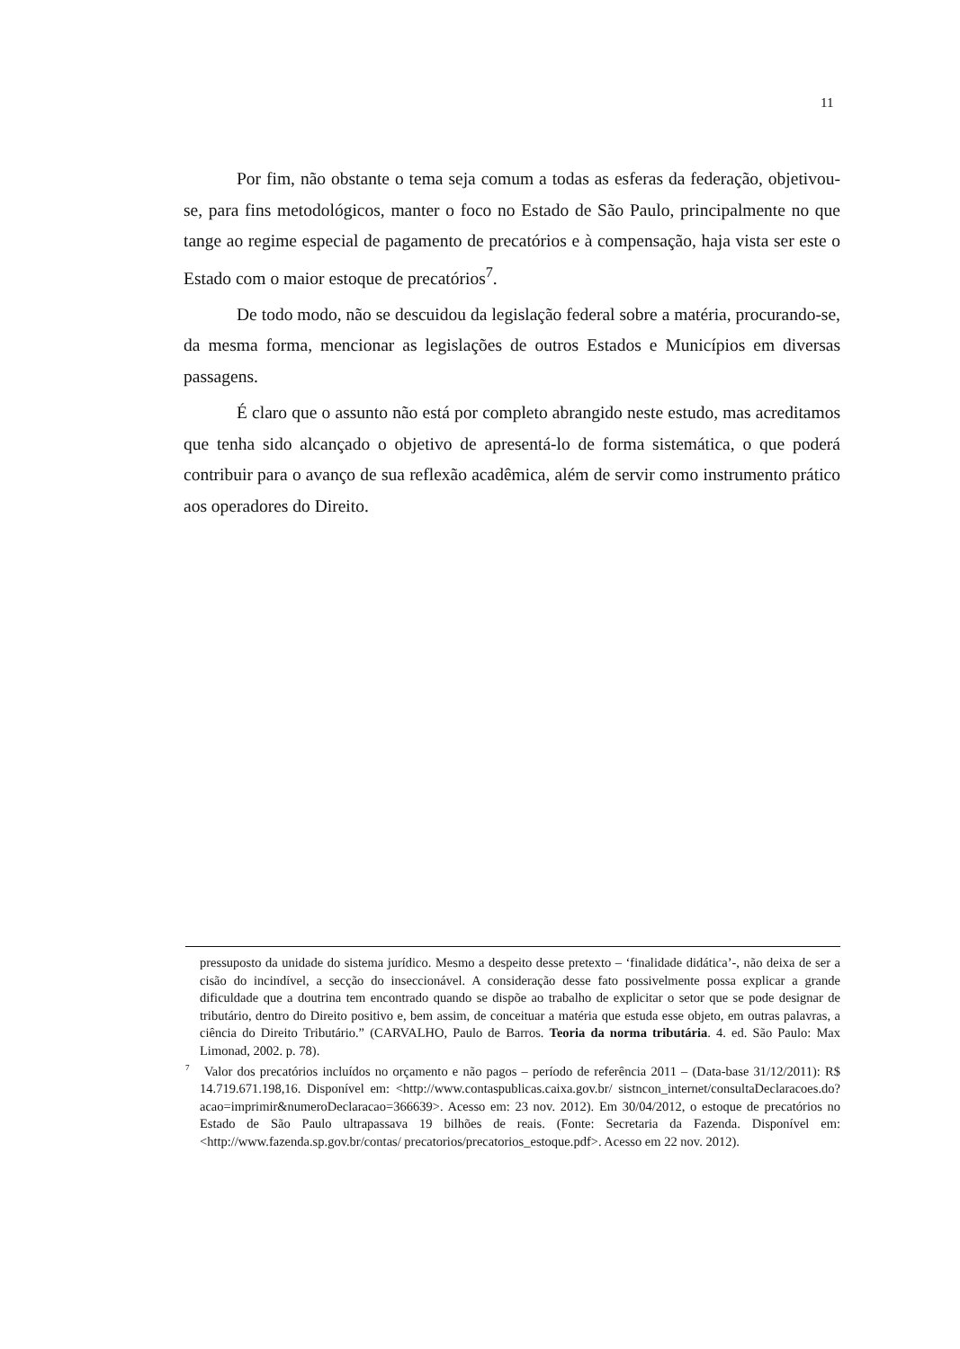11
Por fim, não obstante o tema seja comum a todas as esferas da federação, objetivou-se, para fins metodológicos, manter o foco no Estado de São Paulo, principalmente no que tange ao regime especial de pagamento de precatórios e à compensação, haja vista ser este o Estado com o maior estoque de precatórios<sup>7</sup>.
De todo modo, não se descuidou da legislação federal sobre a matéria, procurando-se, da mesma forma, mencionar as legislações de outros Estados e Municípios em diversas passagens.
É claro que o assunto não está por completo abrangido neste estudo, mas acreditamos que tenha sido alcançado o objetivo de apresentá-lo de forma sistemática, o que poderá contribuir para o avanço de sua reflexão acadêmica, além de servir como instrumento prático aos operadores do Direito.
pressuposto da unidade do sistema jurídico. Mesmo a despeito desse pretexto – ‘finalidade didática’-, não deixa de ser a cisão do incindível, a secção do inseccionável. A consideração desse fato possivelmente possa explicar a grande dificuldade que a doutrina tem encontrado quando se dispõe ao trabalho de explicitar o setor que se pode designar de tributário, dentro do Direito positivo e, bem assim, de conceituar a matéria que estuda esse objeto, em outras palavras, a ciência do Direito Tributário.” (CARVALHO, Paulo de Barros. Teoria da norma tributária. 4. ed. São Paulo: Max Limonad, 2002. p. 78).
<sup>7</sup> Valor dos precatórios incluídos no orçamento e não pagos – período de referência 2011 – (Data-base 31/12/2011): R$ 14.719.671.198,16. Disponível em: <http://www.contaspublicas.caixa.gov.br/ sistncon_internet/consultaDeclaracoes.do?acao=imprimir&numeroDeclaracao=366639>. Acesso em: 23 nov. 2012). Em 30/04/2012, o estoque de precatórios no Estado de São Paulo ultrapassava 19 bilhões de reais. (Fonte: Secretaria da Fazenda. Disponível em: <http://www.fazenda.sp.gov.br/contas/ precatorios/precatorios_estoque.pdf>. Acesso em 22 nov. 2012).